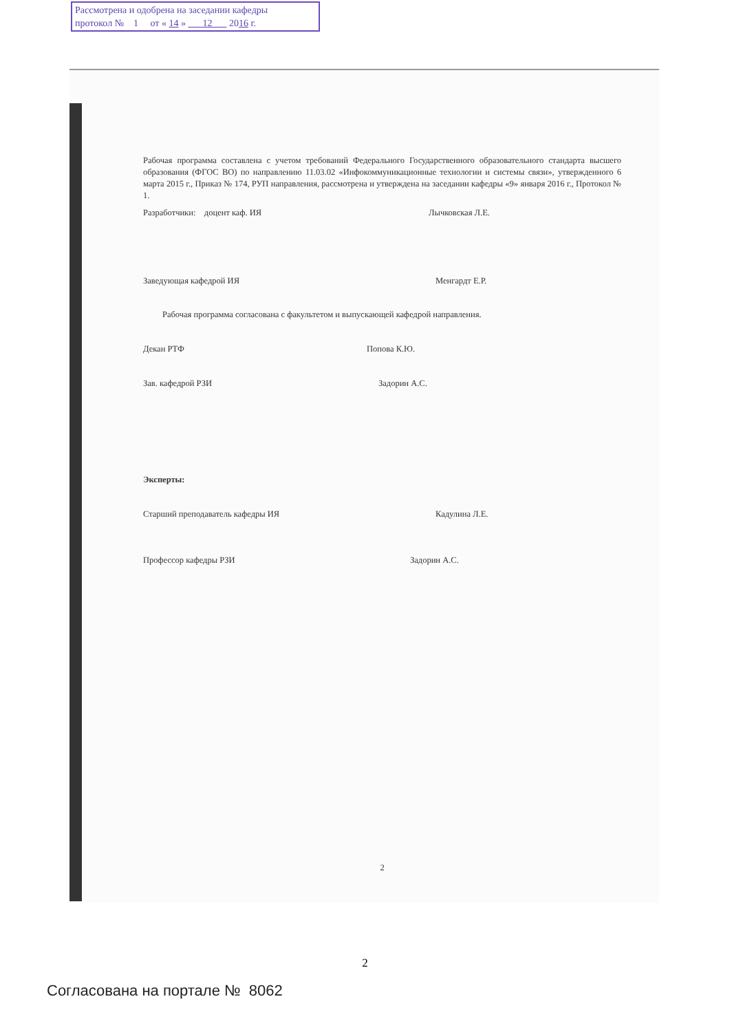Рассмотрена и одобрена на заседании кафедры
протокол № 1 от « 14 » 12 2016 г.
Рабочая программа составлена с учетом требований Федерального Государственного образовательного стандарта высшего образования (ФГОС ВО) по направлению 11.03.02 «Инфокоммуникационные технологии и системы связи», утвержденного 6 марта 2015 г., Приказ № 174, РУП направления, рассмотрена и утверждена на заседании кафедры «9» января 2016 г., Протокол № 1.
Разработчики: доцент каф. ИЯ Лычковская Л.Е.
Заведующая кафедрой ИЯ Менгардт Е.Р.
Рабочая программа согласована с факультетом и выпускающей кафедрой направления.
Декан РТФ Попова К.Ю.
Зав. кафедрой РЗИ Задорин А.С.
Эксперты:
Старший преподаватель кафедры ИЯ Кадулина Л.Е.
Профессор кафедры РЗИ Задорин А.С.
2
2
Согласована на портале № 8062